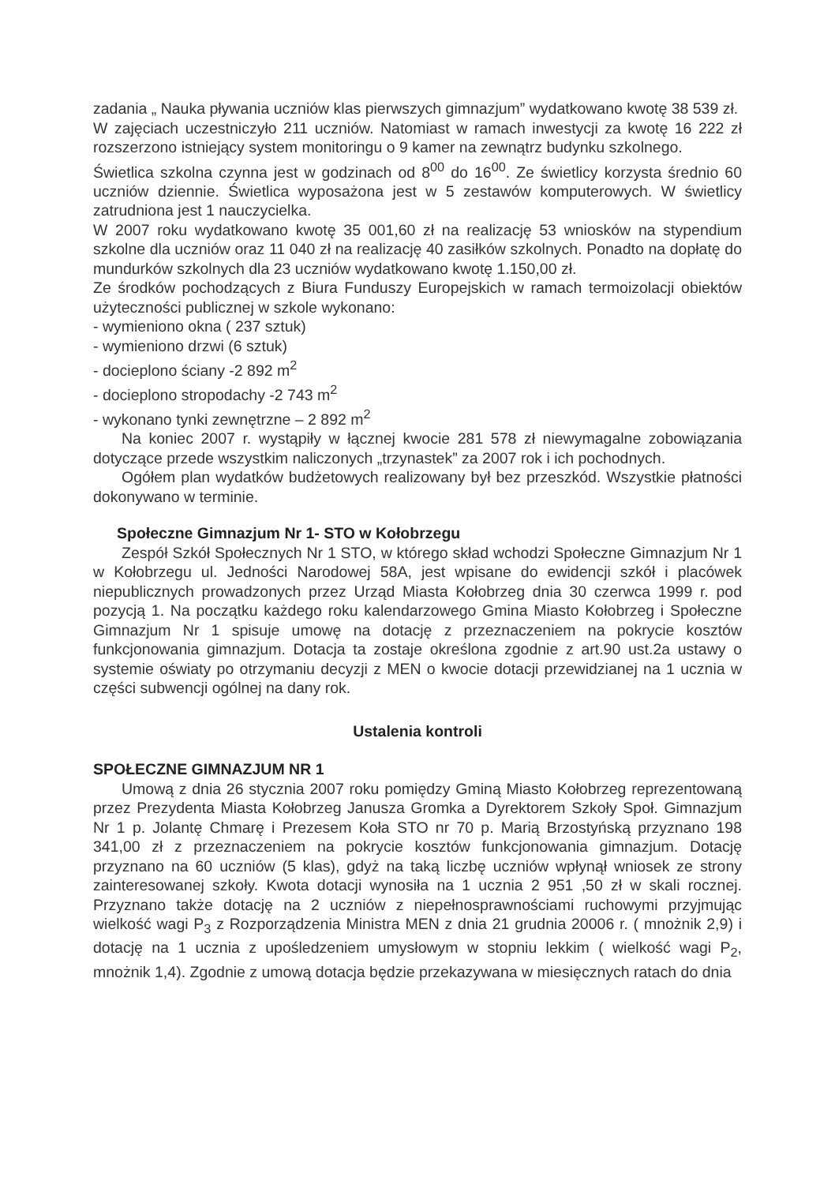zadania „ Nauka pływania uczniów klas pierwszych gimnazjum” wydatkowano kwotę 38 539 zł.
W zajęciach uczestniczyło 211 uczniów. Natomiast w ramach inwestycji za kwotę 16 222 zł rozszerzono istniejący system monitoringu o 9 kamer na zewnątrz budynku szkolnego.
Świetlica szkolna czynna jest w godzinach od 8<sup>00</sup> do 16<sup>00</sup>. Ze świetlicy korzysta średnio 60 uczniów dziennie. Świetlica wyposażona jest w 5 zestawów komputerowych. W świetlicy zatrudniona jest 1 nauczycielka.
W 2007 roku wydatkowano kwotę 35 001,60 zł na realizację 53 wniosków na stypendium szkolne dla uczniów oraz 11 040 zł na realizację 40 zasiłków szkolnych. Ponadto na dopłatę do mundurków szkolnych dla 23 uczniów wydatkowano kwotę 1.150,00 zł.
Ze środków pochodzących z Biura Funduszy Europejskich w ramach termoizolacji obiektów użyteczności publicznej w szkole wykonano:
- wymieniono okna ( 237 sztuk)
- wymieniono drzwi (6 sztuk)
- docieplono ściany -2 892 m<sup>2</sup>
- docieplono stropodachy -2 743 m<sup>2</sup>
- wykonano tynki zewnętrzne – 2 892 m<sup>2</sup>
Na koniec 2007 r. wystąpiły w łącznej kwocie 281 578 zł niewymagalne zobowiązania dotyczące przede wszystkim naliczonych „trzynastek” za 2007 rok i ich pochodnych.
Ogółem plan wydatków budżetowych realizowany był bez przeszkód. Wszystkie płatności dokonywano w terminie.
Społeczne Gimnazjum Nr 1- STO w Kołobrzegu
Zespół Szkół Społecznych Nr 1 STO, w którego skład wchodzi Społeczne Gimnazjum Nr 1 w Kołobrzegu ul. Jedności Narodowej 58A, jest wpisane do ewidencji szkół i placówek niepublicznych prowadzonych przez Urząd Miasta Kołobrzeg dnia 30 czerwca 1999 r. pod pozycją 1. Na początku każdego roku kalendarzowego Gmina Miasto Kołobrzeg i Społeczne Gimnazjum Nr 1 spisuje umowę na dotację z przeznaczeniem na pokrycie kosztów funkcjonowania gimnazjum. Dotacja ta zostaje określona zgodnie z art.90 ust.2a ustawy o systemie oświaty po otrzymaniu decyzji z MEN o kwocie dotacji przewidzianej na 1 ucznia w części subwencji ogólnej na dany rok.
Ustalenia kontroli
SPOŁECZNE GIMNAZJUM NR 1
Umową z dnia 26 stycznia 2007 roku pomiędzy Gminą Miasto Kołobrzeg reprezentowaną przez Prezydenta Miasta Kołobrzeg Janusza Gromka a Dyrektorem Szkoły Społ. Gimnazjum Nr 1 p. Jolantę Chmarę i Prezesem Koła STO nr 70 p. Marią Brzostyńską przyznano 198 341,00 zł z przeznaczeniem na pokrycie kosztów funkcjonowania gimnazjum. Dotację przyznano na 60 uczniów (5 klas), gdyż na taką liczbę uczniów wpłynął wniosek ze strony zainteresowanej szkoły. Kwota dotacji wynosiła na 1 ucznia 2 951 ,50 zł w skali rocznej. Przyznano także dotację na 2 uczniów z niepełnosprawnościami ruchowymi przyjmując wielkość wagi P<sub>3</sub> z Rozporządzenia Ministra MEN z dnia 21 grudnia 20006 r. ( mnożnik 2,9) i dotację na 1 ucznia z upośledzeniem umysłowym w stopniu lekkim ( wielkość wagi P<sub>2</sub>, mnożnik 1,4). Zgodnie z umową dotacja będzie przekazywana w miesięcznych ratach do dnia